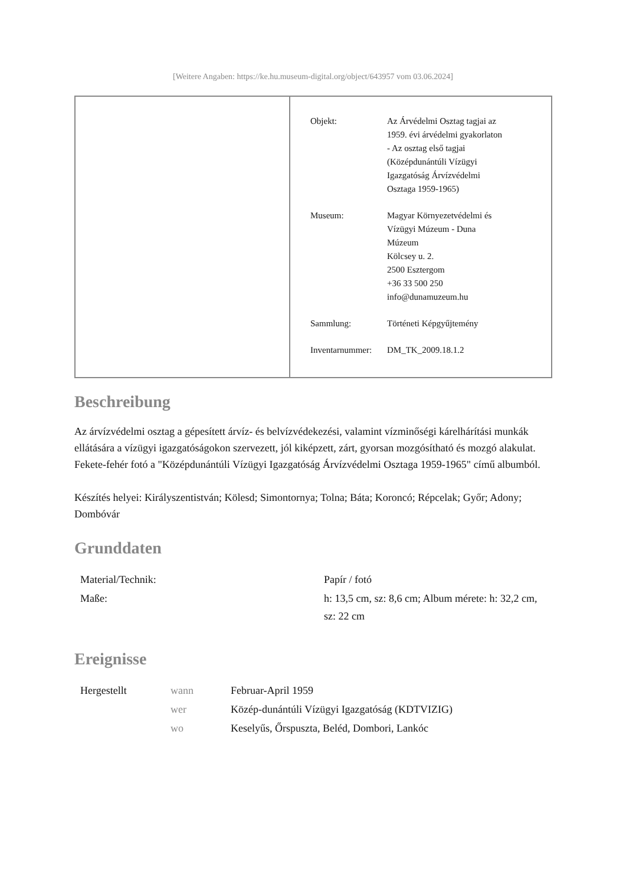[Weitere Angaben: https://ke.hu.museum-digital.org/object/643957 vom 03.06.2024]
| Objekt: | Az Árvédelmi Osztag tagjai az 1959. évi árvédelmi gyakorlaton - Az osztag első tagjai (Középdunántúli Vízügyi Igazgatóság Árvízvédelmi Osztaga 1959-1965) |
| Museum: | Magyar Környezetvédelmi és Vízügyi Múzeum - Duna Múzeum Kölcsey u. 2. 2500 Esztergom +36 33 500 250 info@dunamuzeum.hu |
| Sammlung: | Történeti Képgyűjtemény |
| Inventarnummer: | DM_TK_2009.18.1.2 |
Beschreibung
Az árvízvédelmi osztag a gépesített árvíz- és belvízvédekezési, valamint vízminőségi kárelhárítási munkák ellátására a vízügyi igazgatóságokon szervezett, jól kiképzett, zárt, gyorsan mozgósítható és mozgó alakulat.
Fekete-fehér fotó a "Középdunántúli Vízügyi Igazgatóság Árvízvédelmi Osztaga 1959-1965" című albumból.
Készítés helyei: Királyszentistván; Kölesd; Simontornya; Tolna; Báta; Koroncó; Répcelak; Győr; Adony; Dombóvár
Grunddaten
| Material/Technik: | Papír / fotó |
| Maße: | h: 13,5 cm, sz: 8,6 cm; Album mérete: h: 32,2 cm, sz: 22 cm |
Ereignisse
| Hergestellt | wann | Februar-April 1959 |
| | wer | Közép-dunántúli Vízügyi Igazgatóság (KDTVIZIG) |
| | wo | Keselyűs, Őrspuszta, Beléd, Dombori, Lankóc |